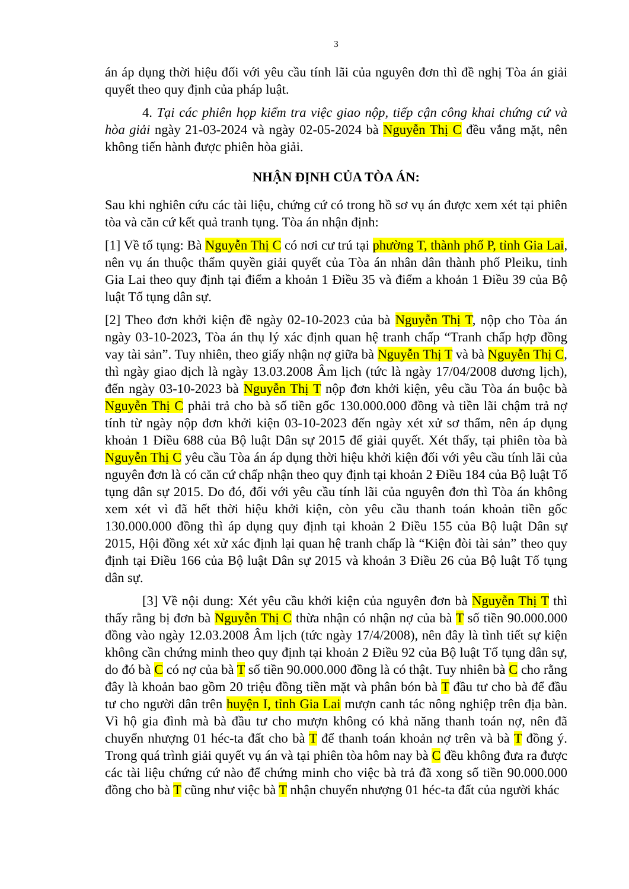3
án áp dụng thời hiệu đối với yêu cầu tính lãi của nguyên đơn thì đề nghị Tòa án giải quyết theo quy định của pháp luật.
4. Tại các phiên họp kiểm tra việc giao nộp, tiếp cận công khai chứng cứ và hòa giải ngày 21-03-2024 và ngày 02-05-2024 bà Nguyễn Thị C đều vắng mặt, nên không tiến hành được phiên hòa giải.
NHẬN ĐỊNH CỦA TÒA ÁN:
Sau khi nghiên cứu các tài liệu, chứng cứ có trong hồ sơ vụ án được xem xét tại phiên tòa và căn cứ kết quả tranh tụng. Tòa án nhận định:
[1] Về tố tụng: Bà Nguyễn Thị C có nơi cư trú tại phường T, thành phố P, tỉnh Gia Lai, nên vụ án thuộc thẩm quyền giải quyết của Tòa án nhân dân thành phố Pleiku, tỉnh Gia Lai theo quy định tại điểm a khoản 1 Điều 35 và điểm a khoản 1 Điều 39 của Bộ luật Tố tụng dân sự.
[2] Theo đơn khởi kiện đề ngày 02-10-2023 của bà Nguyễn Thị T, nộp cho Tòa án ngày 03-10-2023, Tòa án thụ lý xác định quan hệ tranh chấp “Tranh chấp hợp đồng vay tài sản”. Tuy nhiên, theo giấy nhận nợ giữa bà Nguyễn Thị T và bà Nguyễn Thị C, thì ngày giao dịch là ngày 13.03.2008 Âm lịch (tức là ngày 17/04/2008 dương lịch), đến ngày 03-10-2023 bà Nguyễn Thị T nộp đơn khởi kiện, yêu cầu Tòa án buộc bà Nguyễn Thị C phải trả cho bà số tiền gốc 130.000.000 đồng và tiền lãi chậm trả nợ tính từ ngày nộp đơn khởi kiện 03-10-2023 đến ngày xét xử sơ thẩm, nên áp dụng khoản 1 Điều 688 của Bộ luật Dân sự 2015 để giải quyết. Xét thấy, tại phiên tòa bà Nguyễn Thị C yêu cầu Tòa án áp dụng thời hiệu khởi kiện đối với yêu cầu tính lãi của nguyên đơn là có căn cứ chấp nhận theo quy định tại khoản 2 Điều 184 của Bộ luật Tố tụng dân sự 2015. Do đó, đối với yêu cầu tính lãi của nguyên đơn thì Tòa án không xem xét vì đã hết thời hiệu khởi kiện, còn yêu cầu thanh toán khoản tiền gốc 130.000.000 đồng thì áp dụng quy định tại khoản 2 Điều 155 của Bộ luật Dân sự 2015, Hội đồng xét xử xác định lại quan hệ tranh chấp là “Kiện đòi tài sản” theo quy định tại Điều 166 của Bộ luật Dân sự 2015 và khoản 3 Điều 26 của Bộ luật Tố tụng dân sự.
[3] Về nội dung: Xét yêu cầu khởi kiện của nguyên đơn bà Nguyễn Thị T thì thấy rằng bị đơn bà Nguyễn Thị C thừa nhận có nhận nợ của bà T số tiền 90.000.000 đồng vào ngày 12.03.2008 Âm lịch (tức ngày 17/4/2008), nên đây là tình tiết sự kiện không cần chứng minh theo quy định tại khoản 2 Điều 92 của Bộ luật Tố tụng dân sự, do đó bà C có nợ của bà T số tiền 90.000.000 đồng là có thật. Tuy nhiên bà C cho rằng đây là khoản bao gồm 20 triệu đồng tiền mặt và phân bón bà T đầu tư cho bà để đầu tư cho người dân trên huyện I, tỉnh Gia Lai mượn canh tác nông nghiệp trên địa bàn. Vì hộ gia đình mà bà đầu tư cho mượn không có khả năng thanh toán nợ, nên đã chuyển nhượng 01 héc-ta đất cho bà T để thanh toán khoản nợ trên và bà T đồng ý. Trong quá trình giải quyết vụ án và tại phiên tòa hôm nay bà C đều không đưa ra được các tài liệu chứng cứ nào để chứng minh cho việc bà trả đã xong số tiền 90.000.000 đồng cho bà T cũng như việc bà T nhận chuyển nhượng 01 héc-ta đất của người khác